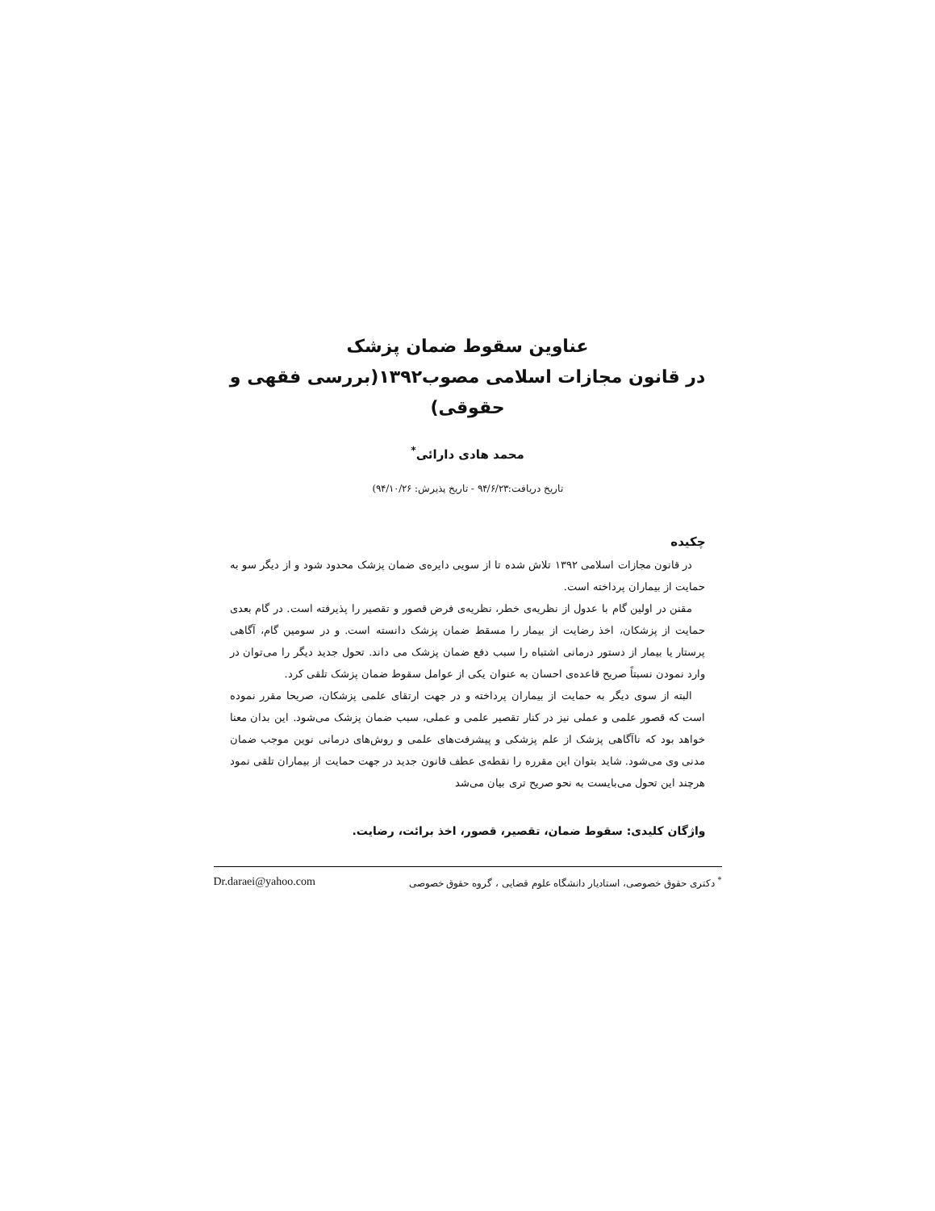عناوین سقوط ضمان پزشک
در قانون مجازات اسلامی مصوب۱۳۹۲(بررسی فقهی و حقوقی)
محمد هادی دارائی<sup>*</sup>
تاریخ دریافت:۹۴/۶/۲۳ - تاریخ پذیرش: ۹۴/۱۰/۲۶)
چکیده
در قانون مجازات اسلامی ۱۳۹۲ تلاش شده تا از سویی دایره‌ی ضمان پزشک محدود شود و از دیگر سو به حمایت از بیماران پرداخته است.
مقنن در اولین گام با عدول از نظریه‌ی خطر، نظریه‌ی فرض قصور و تقصیر را پذیرفته است. در گام بعدی حمایت از پزشکان، اخذ رضایت از بیمار را مسقط ضمان پزشک دانسته است. و در سومین گام، آگاهی پرستار یا بیمار از دستور درمانی اشتباه را سبب دفع ضمان پزشک می داند. تحول جدید دیگر را می‌توان در وارد نمودن نسبتاً صریح قاعده‌ی احسان به عنوان یکی از عوامل سقوط ضمان پزشک تلقی کرد.
البته از سوی دیگر به حمایت از بیماران پرداخته و در جهت ارتقای علمی پزشکان، صریحا مقرر نموده است که قصور علمی و عملی نیز در کنار تقصیر علمی و عملی، سبب ضمان پزشک می‌شود. این بدان معنا خواهد بود که ناآگاهی پزشک از علم پزشکی و پیشرفت‌های علمی و روش‌های درمانی نوین موجب ضمان مدنی وی می‌شود. شاید بتوان این مقرره را نقطه‌ی عطف قانون جدید در جهت حمایت از بیماران تلقی نمود هرچند این تحول می‌بایست به نحو صریح تری بیان می‌شد
واژگان کلیدی: سقوط ضمان، تقصیر، قصور، اخذ برائت، رضایت.
<sup>*</sup> دکتری حقوق خصوصی، استادیار دانشگاه علوم قضایی ، گروه حقوق خصوصی Dr.daraei@yahoo.com